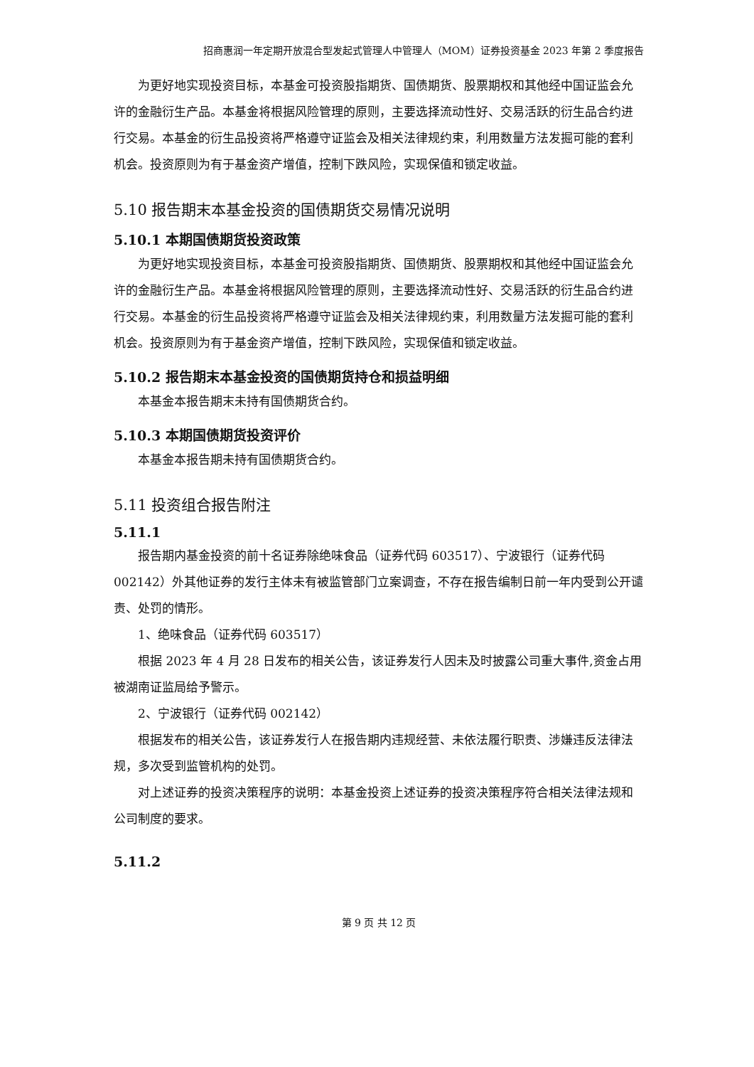招商惠润一年定期开放混合型发起式管理人中管理人（MOM）证券投资基金 2023 年第 2 季度报告
为更好地实现投资目标，本基金可投资股指期货、国债期货、股票期权和其他经中国证监会允许的金融衍生产品。本基金将根据风险管理的原则，主要选择流动性好、交易活跃的衍生品合约进行交易。本基金的衍生品投资将严格遵守证监会及相关法律规约束，利用数量方法发掘可能的套利机会。投资原则为有于基金资产增值，控制下跌风险，实现保值和锁定收益。
5.10 报告期末本基金投资的国债期货交易情况说明
5.10.1 本期国债期货投资政策
为更好地实现投资目标，本基金可投资股指期货、国债期货、股票期权和其他经中国证监会允许的金融衍生产品。本基金将根据风险管理的原则，主要选择流动性好、交易活跃的衍生品合约进行交易。本基金的衍生品投资将严格遵守证监会及相关法律规约束，利用数量方法发掘可能的套利机会。投资原则为有于基金资产增值，控制下跌风险，实现保值和锁定收益。
5.10.2 报告期末本基金投资的国债期货持仓和损益明细
本基金本报告期末未持有国债期货合约。
5.10.3 本期国债期货投资评价
本基金本报告期未持有国债期货合约。
5.11 投资组合报告附注
5.11.1
报告期内基金投资的前十名证券除绝味食品（证券代码 603517）、宁波银行（证券代码 002142）外其他证券的发行主体未有被监管部门立案调查，不存在报告编制日前一年内受到公开谴责、处罚的情形。
1、绝味食品（证券代码 603517）
根据 2023 年 4 月 28 日发布的相关公告，该证券发行人因未及时披露公司重大事件,资金占用被湖南证监局给予警示。
2、宁波银行（证券代码 002142）
根据发布的相关公告，该证券发行人在报告期内违规经营、未依法履行职责、涉嫌违反法律法规，多次受到监管机构的处罚。
对上述证券的投资决策程序的说明：本基金投资上述证券的投资决策程序符合相关法律法规和公司制度的要求。
5.11.2
第 9 页 共 12 页